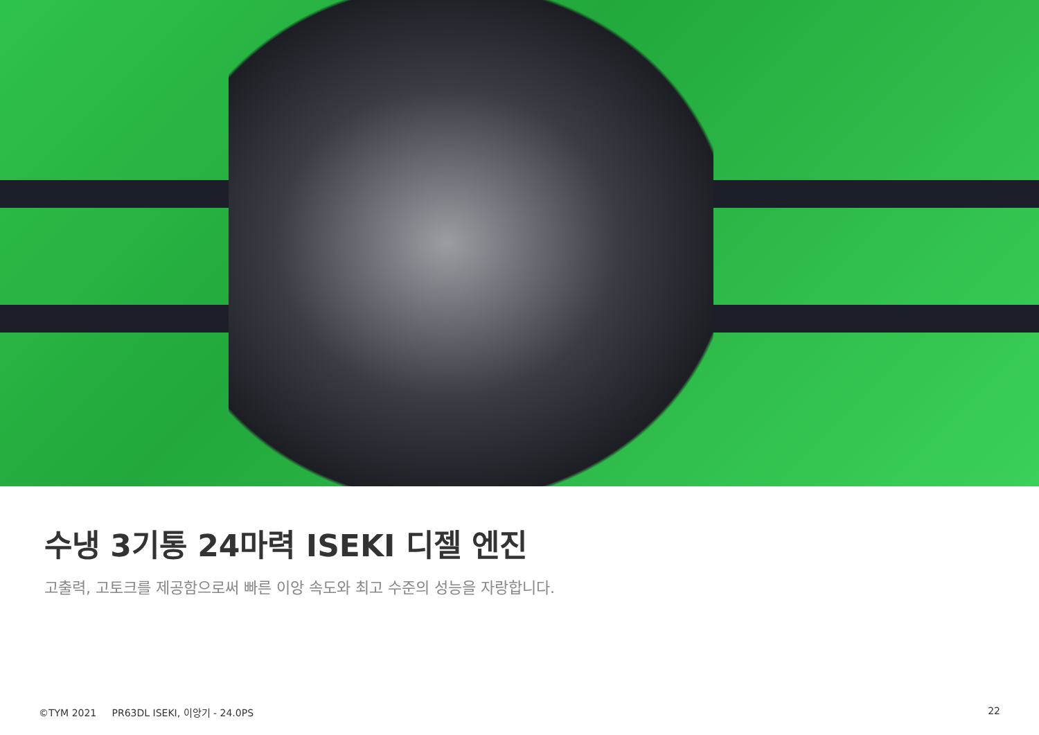수냉 3기통 24마력 ISEKI 디젤 엔진
고출력, 고토크를 제공함으로써 빠른 이앙 속도와 최고 수준의 성능을 자랑합니다.
©TYM 2021 PR63DL ISEKI, 이앙기 - 24.0PS 22